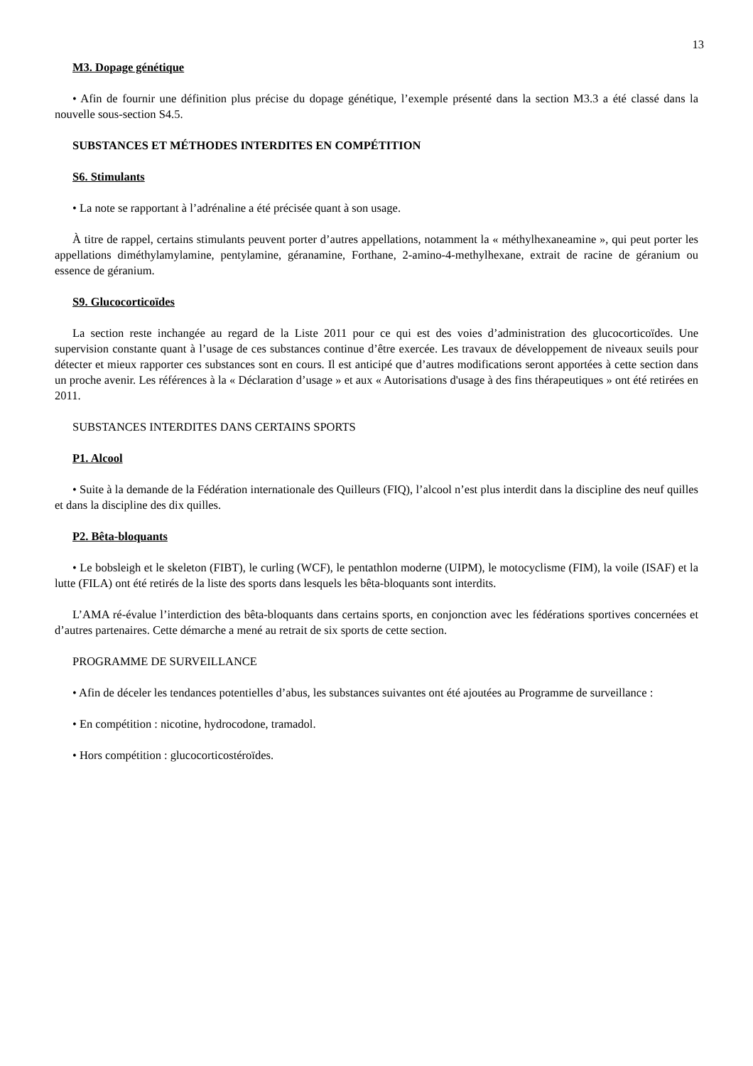13
M3. Dopage génétique
• Afin de fournir une définition plus précise du dopage génétique, l’exemple présenté dans la section M3.3 a été classé dans la nouvelle sous-section S4.5.
SUBSTANCES ET MÉTHODES INTERDITES EN COMPÉTITION
S6. Stimulants
• La note se rapportant à l’adrénaline a été précisée quant à son usage.
À titre de rappel, certains stimulants peuvent porter d’autres appellations, notamment la « méthylhexaneamine », qui peut porter les appellations diméthylamylamine, pentylamine, géranamine, Forthane, 2-amino-4-methylhexane, extrait de racine de géranium ou essence de géranium.
S9. Glucocorticoïdes
La section reste inchangée au regard de la Liste 2011 pour ce qui est des voies d’administration des glucocorticoïdes. Une supervision constante quant à l’usage de ces substances continue d’être exercée. Les travaux de développement de niveaux seuils pour détecter et mieux rapporter ces substances sont en cours. Il est anticipé que d’autres modifications seront apportées à cette section dans un proche avenir. Les références à la « Déclaration d’usage » et aux « Autorisations d'usage à des fins thérapeutiques » ont été retirées en 2011.
SUBSTANCES INTERDITES DANS CERTAINS SPORTS
P1. Alcool
• Suite à la demande de la Fédération internationale des Quilleurs (FIQ), l’alcool n’est plus interdit dans la discipline des neuf quilles et dans la discipline des dix quilles.
P2. Bêta-bloquants
• Le bobsleigh et le skeleton (FIBT), le curling (WCF), le pentathlon moderne (UIPM), le motocyclisme (FIM), la voile (ISAF) et la lutte (FILA) ont été retirés de la liste des sports dans lesquels les bêta-bloquants sont interdits.
L’AMA ré-évalue l’interdiction des bêta-bloquants dans certains sports, en conjonction avec les fédérations sportives concernées et d’autres partenaires. Cette démarche a mené au retrait de six sports de cette section.
PROGRAMME DE SURVEILLANCE
• Afin de déceler les tendances potentielles d’abus, les substances suivantes ont été ajoutées au Programme de surveillance :
• En compétition : nicotine, hydrocodone, tramadol.
• Hors compétition : glucocorticostéroïdes.